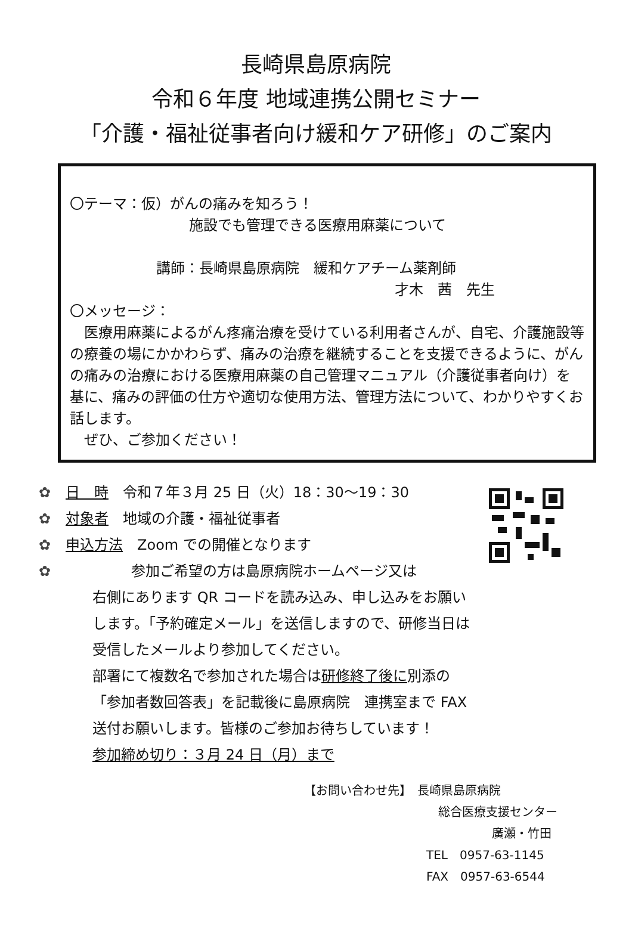長崎県島原病院
令和６年度 地域連携公開セミナー
「介護・福祉従事者向け緩和ケア研修」のご案内
〇テーマ：仮）がんの痛みを知ろう！
施設でも管理できる医療用麻薬について
講師：長崎県島原病院　緩和ケアチーム薬剤師
才木　茜　先生
〇メッセージ：
　医療用麻薬によるがん疼痛治療を受けている利用者さんが、自宅、介護施設等の療養の場にかかわらず、痛みの治療を継続することを支援できるように、がんの痛みの治療における医療用麻薬の自己管理マニュアル（介護従事者向け）を基に、痛みの評価の仕方や適切な使用方法、管理方法について、わかりやすくお話します。
　ぜひ、ご参加ください！
✿ 日　時　令和７年３月 25 日（火）18：30～19：30
✿ 対象者　地域の介護・福祉従事者
✿ 申込方法　Zoom での開催となります
✿ 参加ご希望の方は島原病院ホームページ又は
右側にあります QR コードを読み込み、申し込みをお願いします。「予約確定メール」を送信しますので、研修当日は受信したメールより参加してください。
部署にて複数名で参加された場合は研修終了後に別添の「参加者数回答表」を記載後に島原病院　連携室まで FAX 送付お願いします。皆様のご参加お待ちしています！
参加締め切り：３月 24 日（月）まで
【お問い合わせ先】　長崎県島原病院
総合医療支援センター
廣瀬・竹田
TEL　0957-63-1145
FAX　0957-63-6544